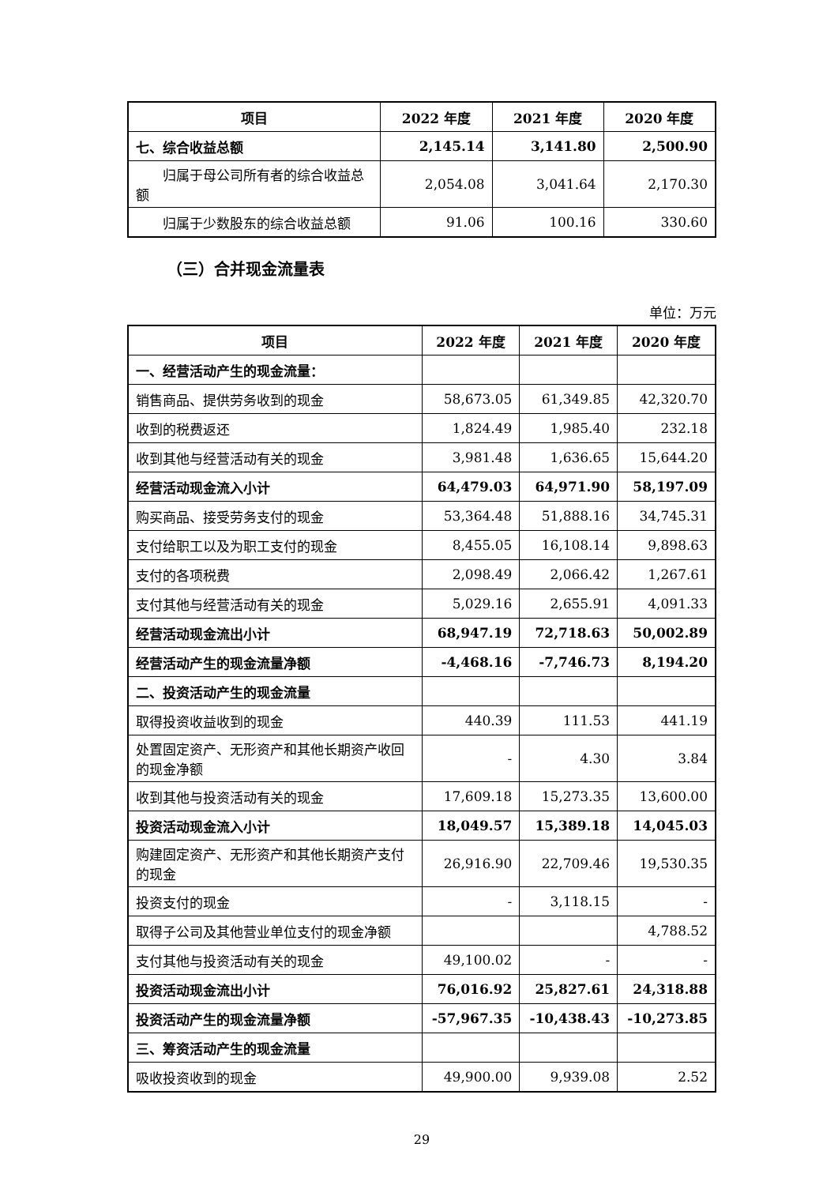| 项目 | 2022 年度 | 2021 年度 | 2020 年度 |
| --- | --- | --- | --- |
| 七、综合收益总额 | 2,145.14 | 3,141.80 | 2,500.90 |
| 归属于母公司所有者的综合收益总额 | 2,054.08 | 3,041.64 | 2,170.30 |
| 归属于少数股东的综合收益总额 | 91.06 | 100.16 | 330.60 |
（三）合并现金流量表
单位：万元
| 项目 | 2022 年度 | 2021 年度 | 2020 年度 |
| --- | --- | --- | --- |
| 一、经营活动产生的现金流量： | | | |
| 销售商品、提供劳务收到的现金 | 58,673.05 | 61,349.85 | 42,320.70 |
| 收到的税费返还 | 1,824.49 | 1,985.40 | 232.18 |
| 收到其他与经营活动有关的现金 | 3,981.48 | 1,636.65 | 15,644.20 |
| 经营活动现金流入小计 | 64,479.03 | 64,971.90 | 58,197.09 |
| 购买商品、接受劳务支付的现金 | 53,364.48 | 51,888.16 | 34,745.31 |
| 支付给职工以及为职工支付的现金 | 8,455.05 | 16,108.14 | 9,898.63 |
| 支付的各项税费 | 2,098.49 | 2,066.42 | 1,267.61 |
| 支付其他与经营活动有关的现金 | 5,029.16 | 2,655.91 | 4,091.33 |
| 经营活动现金流出小计 | 68,947.19 | 72,718.63 | 50,002.89 |
| 经营活动产生的现金流量净额 | -4,468.16 | -7,746.73 | 8,194.20 |
| 二、投资活动产生的现金流量 | | | |
| 取得投资收益收到的现金 | 440.39 | 111.53 | 441.19 |
| 处置固定资产、无形资产和其他长期资产收回的现金净额 | - | 4.30 | 3.84 |
| 收到其他与投资活动有关的现金 | 17,609.18 | 15,273.35 | 13,600.00 |
| 投资活动现金流入小计 | 18,049.57 | 15,389.18 | 14,045.03 |
| 购建固定资产、无形资产和其他长期资产支付的现金 | 26,916.90 | 22,709.46 | 19,530.35 |
| 投资支付的现金 | - | 3,118.15 | - |
| 取得子公司及其他营业单位支付的现金净额 | | | 4,788.52 |
| 支付其他与投资活动有关的现金 | 49,100.02 | - | - |
| 投资活动现金流出小计 | 76,016.92 | 25,827.61 | 24,318.88 |
| 投资活动产生的现金流量净额 | -57,967.35 | -10,438.43 | -10,273.85 |
| 三、筹资活动产生的现金流量 | | | |
| 吸收投资收到的现金 | 49,900.00 | 9,939.08 | 2.52 |
29